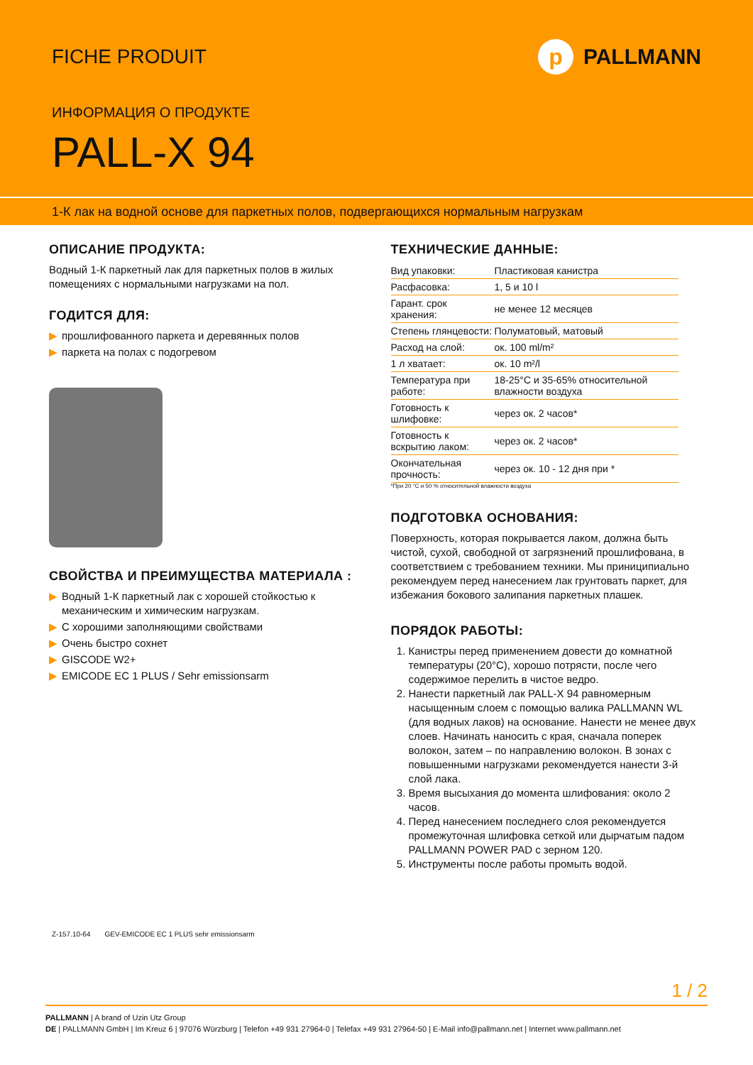FICHE PRODUIT p PALLMANN
ИНФОРМАЦИЯ О ПРОДУКТЕ
PALL-X 94
1-К лак на водной основе для паркетных полов, подвергающихся нормальным нагрузкам
ОПИСАНИЕ ПРОДУКТА:
Водный 1-К паркетный лак для паркетных полов в жилых помещениях с нормальными нагрузками на пол.
ГОДИТСЯ ДЛЯ:
▶ прошлифованного паркета и деревянных полов
▶ паркета на полах с подогревом
СВОЙСТВА И ПРЕИМУЩЕСТВА МАТЕРИАЛА :
▶ Водный 1-К паркетный лак с хорошей стойкостью к механическим и химическим нагрузкам.
▶ С хорошими заполняющими свойствами
▶ Очень быстро сохнет
▶ GISCODE W2+
▶ EMICODE EC 1 PLUS / Sehr emissionsarm
ТЕХНИЧЕСКИЕ ДАННЫЕ:
| Вид упаковки: | Пластиковая канистра |
| Расфасовка: | 1, 5 и 10 l |
| Гарант. срок хранения: | не менее 12 месяцев |
| Степень глянцевости: | Полуматовый, матовый |
| Расход на слой: | ок. 100 ml/m² |
| 1 л хватает: | ок. 10 m²/l |
| Температура при работе: | 18-25°C и 35-65% относительной влажности воздуха |
| Готовность к шлифовке: | через ок. 2 часов* |
| Готовность к вскрытию лаком: | через ок. 2 часов* |
| Окончательная прочность: | через ок. 10 - 12 дня при * |
*При 20 °C и 50 % относительной влажности воздуха
ПОДГОТОВКА ОСНОВАНИЯ:
Поверхность, которая покрывается лаком, должна быть чистой, сухой, свободной от загрязнений прошлифована, в соответствием с требованием техники. Мы приниципиально рекомендуем перед нанесением лак грунтовать паркет, для избежания бокового залипания паркетных плашек.
ПОРЯДОК РАБОТЫ:
1. Канистры перед применением довести до комнатной температуры (20°C), хорошо потрясти, после чего содержимое перелить в чистое ведро.
2. Нанести паркетный лак PALL-X 94 равномерным насыщенным слоем с помощью валика PALLMANN WL (для водных лаков) на основание. Нанести не менее двух слоев. Начинать наносить с края, сначала поперек волокон, затем – по направлению волокон. В зонах с повышенными нагрузками рекомендуется нанести 3-й слой лака.
3. Время высыхания до момента шлифования: около 2 часов.
4. Перед нанесением последнего слоя рекомендуется промежуточная шлифовка сеткой или дырчатым падом PALLMANN POWER PAD с зерном 120.
5. Инструменты после работы промыть водой.
Z-157.10-64 GEV-EMICODE EC 1 PLUS sehr emissionsarm
1 / 2
PALLMANN | A brand of Uzin Utz Group
DE | PALLMANN GmbH | Im Kreuz 6 | 97076 Würzburg | Telefon +49 931 27964-0 | Telefax +49 931 27964-50 | E-Mail info@pallmann.net | Internet www.pallmann.net